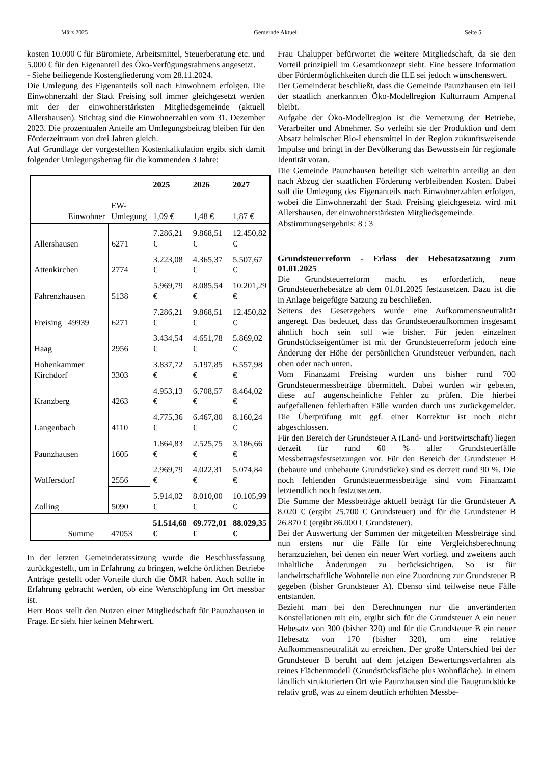März 2025 Gemeinde Aktuell Seite 5
kosten 10.000 € für Büromiete, Arbeitsmittel, Steuerberatung etc. und 5.000 € für den Eigenanteil des Öko-Verfügungsrahmens angesetzt.
- Siehe beiliegende Kostengliederung vom 28.11.2024.
Die Umlegung des Eigenanteils soll nach Einwohnern erfolgen. Die Einwohnerzahl der Stadt Freising soll immer gleichgesetzt werden mit der der einwohnerstärksten Mitgliedsgemeinde (aktuell Allershausen). Stichtag sind die Einwohnerzahlen vom 31. Dezember 2023. Die prozentualen Anteile am Umlegungsbeitrag bleiben für den Förderzeitraum von drei Jahren gleich.
Auf Grundlage der vorgestellten Kostenkalkulation ergibt sich damit folgender Umlegungsbetrag für die kommenden 3 Jahre:
| | Einwohner | EW-Umlegung | 2025 1,09 € | 2026 1,48 € | 2027 1,87 € |
| --- | --- | --- | --- | --- | --- |
| Allershausen | | 6271 | 7.286,21 € | 9.868,51 € | 12.450,82 € |
| Attenkirchen | | 2774 | 3.223,08 € | 4.365,37 € | 5.507,67 € |
| Fahrenzhausen | | 5138 | 5.969,79 € | 8.085,54 € | 10.201,29 € |
| Freising | 49939 | 6271 | 7.286,21 € | 9.868,51 € | 12.450,82 € |
| Haag | | 2956 | 3.434,54 € | 4.651,78 € | 5.869,02 € |
| Hohenkammer Kirchdorf | | 3303 | 3.837,72 € | 5.197,85 € | 6.557,98 € |
| Kranzberg | | 4263 | 4.953,13 € | 6.708,57 € | 8.464,02 € |
| Langenbach | | 4110 | 4.775,36 € | 6.467,80 € | 8.160,24 € |
| Paunzhausen | | 1605 | 1.864,83 € | 2.525,75 € | 3.186,66 € |
| Wolfersdorf | | 2556 | 2.969,79 € | 4.022,31 € | 5.074,84 € |
| Zolling | | 5090 | 5.914,02 € | 8.010,00 € | 10.105,99 € |
| | Summe | 47053 | 51.514,68 € | 69.772,01 € | 88.029,35 € |
In der letzten Gemeinderatssitzung wurde die Beschlussfassung zurückgestellt, um in Erfahrung zu bringen, welche örtlichen Betriebe Anträge gestellt oder Vorteile durch die ÖMR haben. Auch sollte in Erfahrung gebracht werden, ob eine Wertschöpfung im Ort messbar ist.
Herr Boos stellt den Nutzen einer Mitgliedschaft für Paunzhausen in Frage. Er sieht hier keinen Mehrwert.
Frau Chalupper befürwortet die weitere Mitgliedschaft, da sie den Vorteil prinzipiell im Gesamtkonzept sieht. Eine bessere Information über Fördermöglichkeiten durch die ILE sei jedoch wünschenswert.
Der Gemeinderat beschließt, dass die Gemeinde Paunzhausen ein Teil der staatlich anerkannten Öko-Modellregion Kulturraum Ampertal bleibt.
Aufgabe der Öko-Modellregion ist die Vernetzung der Betriebe, Verarbeiter und Abnehmer. So verleiht sie der Produktion und dem Absatz heimischer Bio-Lebensmittel in der Region zukunftsweisende Impulse und bringt in der Bevölkerung das Bewusstsein für regionale Identität voran.
Die Gemeinde Paunzhausen beteiligt sich weiterhin anteilig an den nach Abzug der staatlichen Förderung verbleibenden Kosten. Dabei soll die Umlegung des Eigenanteils nach Einwohnerzahlen erfolgen, wobei die Einwohnerzahl der Stadt Freising gleichgesetzt wird mit Allershausen, der einwohnerstärksten Mitgliedsgemeinde.
Abstimmungsergebnis: 8 : 3
Grundsteuerreform - Erlass der Hebesatzsatzung zum 01.01.2025
Die Grundsteuerreform macht es erforderlich, neue Grundsteuerhebesätze ab dem 01.01.2025 festzusetzen. Dazu ist die in Anlage beigefügte Satzung zu beschließen.
Seitens des Gesetzgebers wurde eine Aufkommensneutralität angeregt. Das bedeutet, dass das Grundsteueraufkommen insgesamt ähnlich hoch sein soll wie bisher. Für jeden einzelnen Grundstückseigentümer ist mit der Grundsteuerreform jedoch eine Änderung der Höhe der persönlichen Grundsteuer verbunden, nach oben oder nach unten.
Vom Finanzamt Freising wurden uns bisher rund 700 Grundsteuermessbeträge übermittelt. Dabei wurden wir gebeten, diese auf augenscheinliche Fehler zu prüfen. Die hierbei aufgefallenen fehlerhaften Fälle wurden durch uns zurückgemeldet. Die Überprüfung mit ggf. einer Korrektur ist noch nicht abgeschlossen.
Für den Bereich der Grundsteuer A (Land- und Forstwirtschaft) liegen derzeit für rund 60 % aller Grundsteuerfälle Messbetragsfestsetzungen vor. Für den Bereich der Grundsteuer B (bebaute und unbebaute Grundstücke) sind es derzeit rund 90 %. Die noch fehlenden Grundsteuermessbeträge sind vom Finanzamt letztendlich noch festzusetzen.
Die Summe der Messbeträge aktuell beträgt für die Grundsteuer A 8.020 € (ergibt 25.700 € Grundsteuer) und für die Grundsteuer B 26.870 € (ergibt 86.000 € Grundsteuer).
Bei der Auswertung der Summen der mitgeteilten Messbeträge sind nun erstens nur die Fälle für eine Vergleichsberechnung heranzuziehen, bei denen ein neuer Wert vorliegt und zweitens auch inhaltliche Änderungen zu berücksichtigen. So ist für landwirtschaftliche Wohnteile nun eine Zuordnung zur Grundsteuer B gegeben (bisher Grundsteuer A). Ebenso sind teilweise neue Fälle entstanden.
Bezieht man bei den Berechnungen nur die unveränderten Konstellationen mit ein, ergibt sich für die Grundsteuer A ein neuer Hebesatz von 300 (bisher 320) und für die Grundsteuer B ein neuer Hebesatz von 170 (bisher 320), um eine relative Aufkommensneutralität zu erreichen. Der große Unterschied bei der Grundsteuer B beruht auf dem jetzigen Bewertungsverfahren als reines Flächenmodell (Grundstücksfläche plus Wohnfläche). In einem ländlich strukturierten Ort wie Paunzhausen sind die Baugrundstücke relativ groß, was zu einem deutlich erhöhten Messbe-